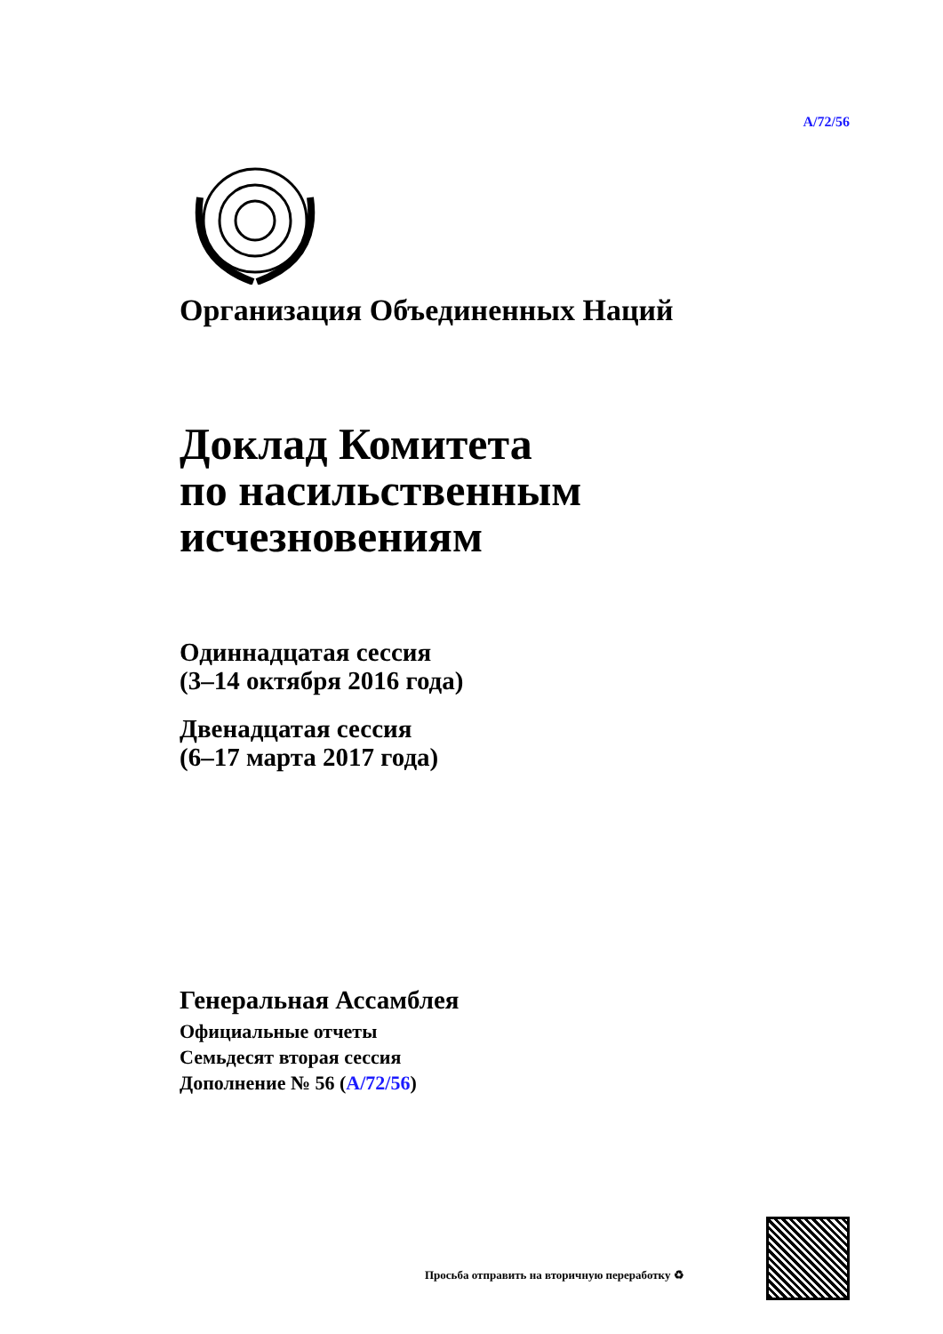A/72/56
Организация Объединенных Наций
Доклад Комитета
по насильственным
исчезновениям
Одиннадцатая сессия
(3–14 октября 2016 года)
Двенадцатая сессия
(6–17 марта 2017 года)
Генеральная Ассамблея
Официальные отчеты
Семьдесят вторая сессия
Дополнение № 56 (A/72/56)
Просьба отправить на вторичную переработку ♻